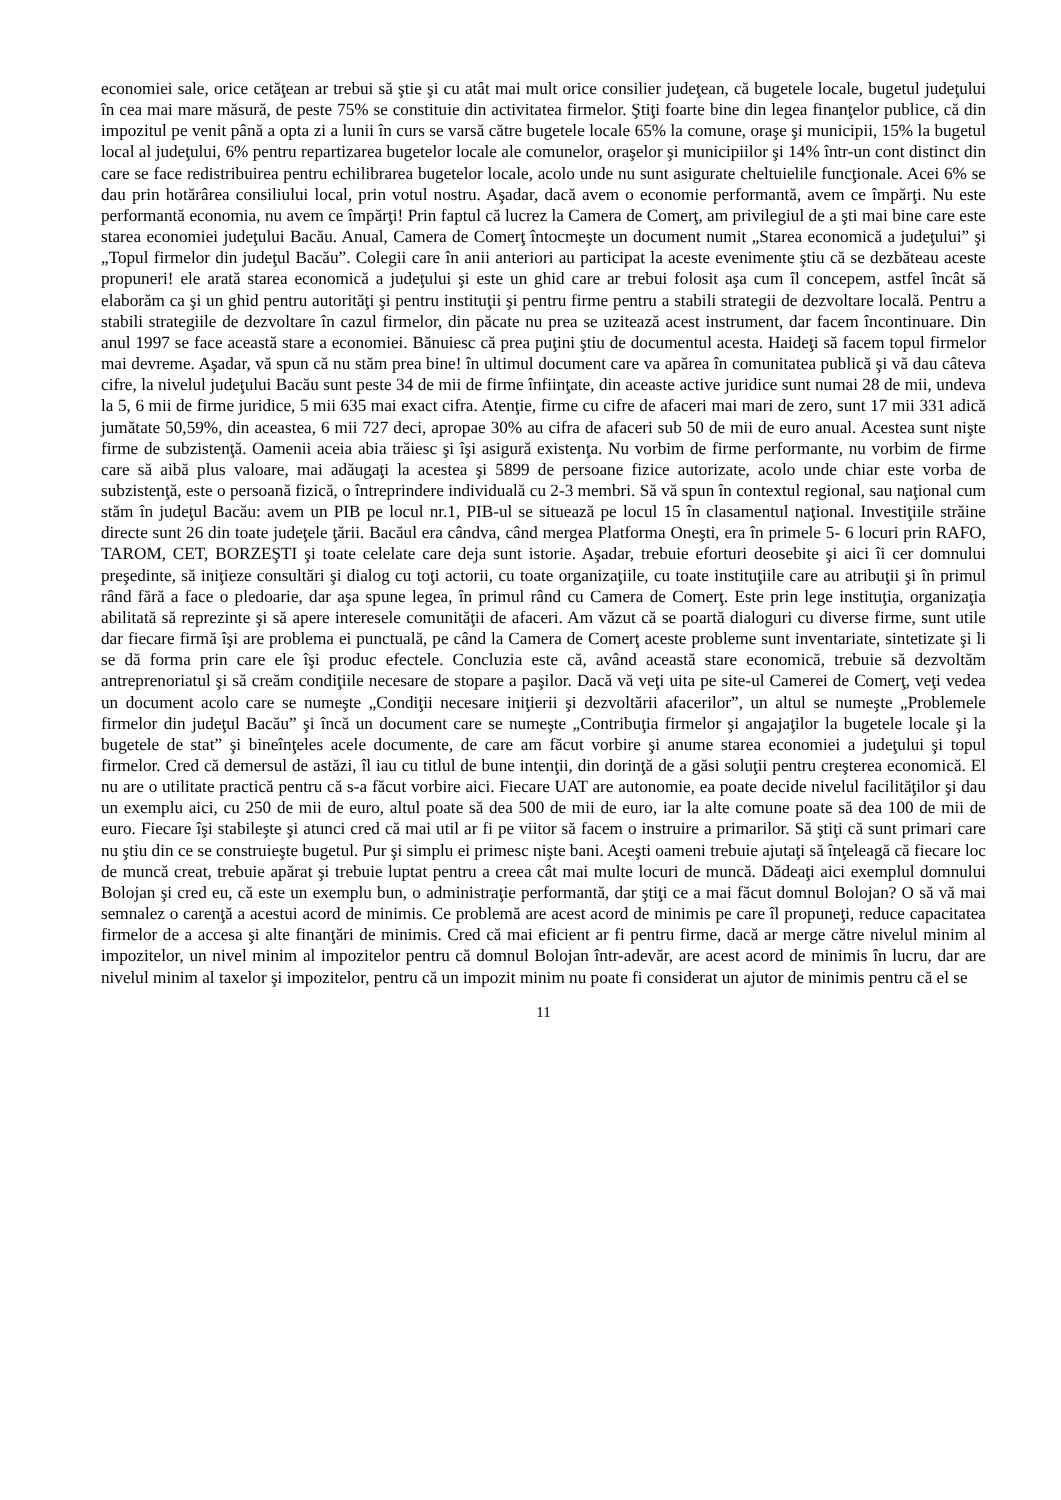economiei sale, orice cetăţean ar trebui să ştie şi cu atât mai mult orice consilier judeţean, că bugetele locale, bugetul judeţului în cea mai mare măsură, de peste 75% se constituie din activitatea firmelor. Ştiţi foarte bine din legea finanţelor publice, că din impozitul pe venit până a opta zi a lunii în curs se varsă către bugetele locale 65% la comune, oraşe şi municipii, 15% la bugetul local al judeţului, 6% pentru repartizarea bugetelor locale ale comunelor, oraşelor şi municipiilor şi 14% într-un cont distinct din care se face redistribuirea pentru echilibrarea bugetelor locale, acolo unde nu sunt asigurate cheltuielile funcţionale. Acei 6% se dau prin hotărârea consiliului local, prin votul nostru. Aşadar, dacă avem o economie performantă, avem ce împărţi. Nu este performantă economia, nu avem ce împărţi! Prin faptul că lucrez la Camera de Comerţ, am privilegiul de a şti mai bine care este starea economiei judeţului Bacău. Anual, Camera de Comerţ întocmeşte un document numit „Starea economică a judeţului” şi „Topul firmelor din judeţul Bacău”. Colegii care în anii anteriori au participat la aceste evenimente ştiu că se dezbăteau aceste propuneri! ele arată starea economică a judeţului şi este un ghid care ar trebui folosit aşa cum îl concepem, astfel încât să elaborăm ca şi un ghid pentru autorităţi şi pentru instituţii şi pentru firme pentru a stabili strategii de dezvoltare locală. Pentru a stabili strategiile de dezvoltare în cazul firmelor, din păcate nu prea se uzitează acest instrument, dar facem încontinuare. Din anul 1997 se face această stare a economiei. Bănuiesc că prea puţini ştiu de documentul acesta. Haideţi să facem topul firmelor mai devreme. Aşadar, vă spun că nu stăm prea bine! în ultimul document care va apărea în comunitatea publică şi vă dau câteva cifre, la nivelul judeţului Bacău sunt peste 34 de mii de firme înfiinţate, din aceaste active juridice sunt numai 28 de mii, undeva la 5, 6 mii de firme juridice, 5 mii 635 mai exact cifra. Atenţie, firme cu cifre de afaceri mai mari de zero, sunt 17 mii 331 adică jumătate 50,59%, din aceastea, 6 mii 727 deci, apropae 30% au cifra de afaceri sub 50 de mii de euro anual. Acestea sunt nişte firme de subzistenţă. Oamenii aceia abia trăiesc şi îşi asigură existenţa. Nu vorbim de firme performante, nu vorbim de firme care să aibă plus valoare, mai adăugaţi la acestea şi 5899 de persoane fizice autorizate, acolo unde chiar este vorba de subzistenţă, este o persoană fizică, o întreprindere individuală cu 2-3 membri. Să vă spun în contextul regional, sau naţional cum stăm în judeţul Bacău: avem un PIB pe locul nr.1, PIB-ul se situează pe locul 15 în clasamentul naţional. Investiţiile străine directe sunt 26 din toate judeţele ţării. Bacăul era cândva, când mergea Platforma Oneşti, era în primele 5- 6 locuri prin RAFO, TAROM, CET, BORZEŞTI şi toate celelate care deja sunt istorie. Aşadar, trebuie eforturi deosebite şi aici îi cer domnului preşedinte, să iniţieze consultări şi dialog cu toţi actorii, cu toate organizaţiile, cu toate instituţiile care au atribuţii şi în primul rând fără a face o pledoarie, dar aşa spune legea, în primul rând cu Camera de Comerţ. Este prin lege instituţia, organizaţia abilitată să reprezinte şi să apere interesele comunităţii de afaceri. Am văzut că se poartă dialoguri cu diverse firme, sunt utile dar fiecare firmă îşi are problema ei punctuală, pe când la Camera de Comerţ aceste probleme sunt inventariate, sintetizate şi li se dă forma prin care ele îşi produc efectele. Concluzia este că, având această stare economică, trebuie să dezvoltăm antreprenoriatul şi să creăm condiţiile necesare de stopare a paşilor. Dacă vă veţi uita pe site-ul Camerei de Comerţ, veţi vedea un document acolo care se numeşte „Condiţii necesare iniţierii şi dezvoltării afacerilor”, un altul se numeşte „Problemele firmelor din judeţul Bacău” şi încă un document care se numeşte „Contribuţia firmelor şi angajaţilor la bugetele locale şi la bugetele de stat” şi bineînţeles acele documente, de care am făcut vorbire şi anume starea economiei a judeţului şi topul firmelor. Cred că demersul de astăzi, îl iau cu titlul de bune intenţii, din dorinţă de a găsi soluţii pentru creşterea economică. El nu are o utilitate practică pentru că s-a făcut vorbire aici. Fiecare UAT are autonomie, ea poate decide nivelul facilităţilor şi dau un exemplu aici, cu 250 de mii de euro, altul poate să dea 500 de mii de euro, iar la alte comune poate să dea 100 de mii de euro. Fiecare îşi stabileşte şi atunci cred că mai util ar fi pe viitor să facem o instruire a primarilor. Să ştiţi că sunt primari care nu ştiu din ce se construieşte bugetul. Pur şi simplu ei primesc nişte bani. Aceşti oameni trebuie ajutaţi să înţeleagă că fiecare loc de muncă creat, trebuie apărat şi trebuie luptat pentru a creea cât mai multe locuri de muncă. Dădeaţi aici exemplul domnului Bolojan şi cred eu, că este un exemplu bun, o administraţie performantă, dar ştiţi ce a mai făcut domnul Bolojan? O să vă mai semnalez o carenţă a acestui acord de minimis. Ce problemă are acest acord de minimis pe care îl propuneţi, reduce capacitatea firmelor de a accesa şi alte finanţări de minimis. Cred că mai eficient ar fi pentru firme, dacă ar merge către nivelul minim al impozitelor, un nivel minim al impozitelor pentru că domnul Bolojan într-adevăr, are acest acord de minimis în lucru, dar are nivelul minim al taxelor şi impozitelor, pentru că un impozit minim nu poate fi considerat un ajutor de minimis pentru că el se
11